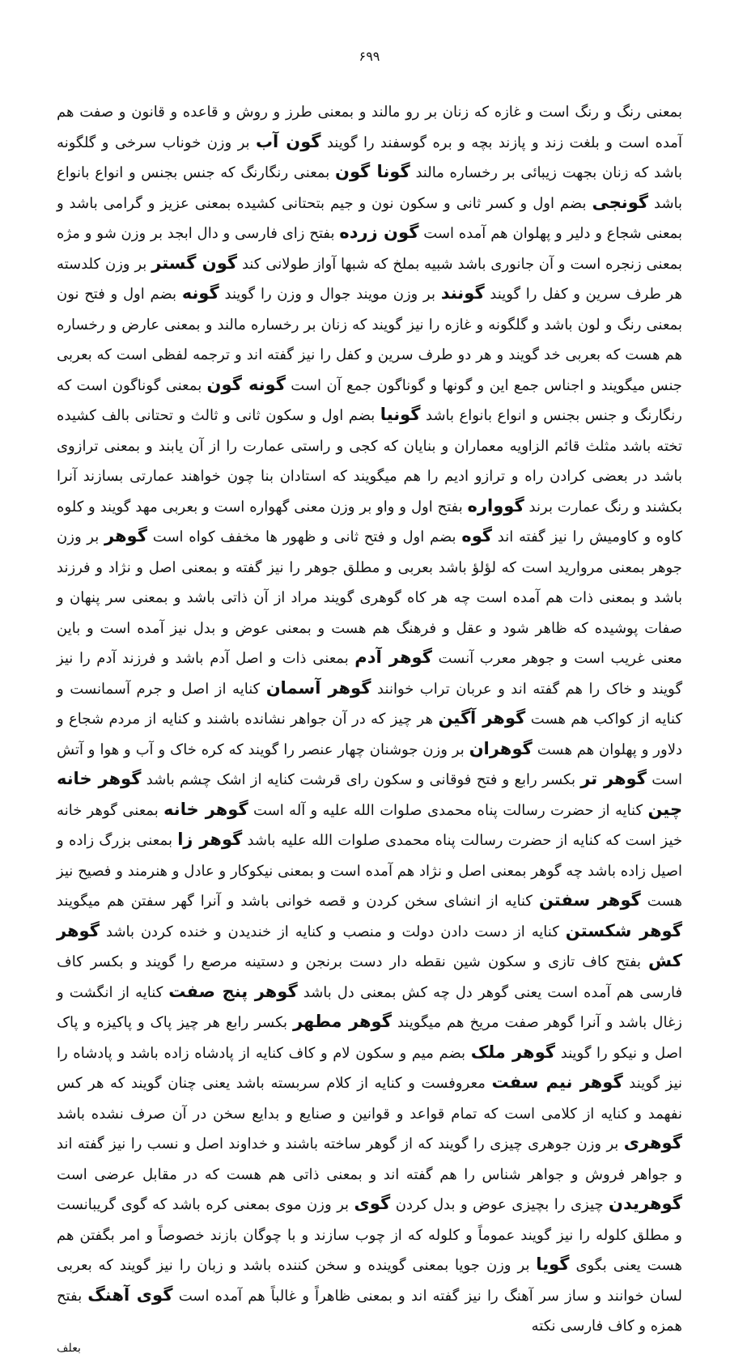۶۹۹
بمعنی رنگ و رنگ است و غازه که زنان بر رو مالند و بمعنی طرز و روش و قاعده و قانون و صفت هم آمده است و بلغت زند و پازند بچه و بره گوسفند را گویند گون آب بر وزن خوناب سرخی و گلگونه باشد که زنان بجهت زیبائی بر رخساره مالند گونا گون بمعنی رنگارنگ که جنس بجنس و انواع بانواع باشد گونجی بضم اول و کسر ثانی و سکون نون و جیم بتحتانی کشیده بمعنی عزیز و گرامی باشد و بمعنی شجاع و دلیر و پهلوان هم آمده است گون زرده بفتح زای فارسی و دال ابجد بر وزن شو و مژه بمعنی زنجره است و آن جانوری باشد شبیه بملخ که شبها آواز طولانی کند گون گستر بر وزن کلدسته هر طرف سرین و کفل را گویند گونند بر وزن مویند جوال و وزن را گویند گونه بضم اول و فتح نون بمعنی رنگ و لون باشد و گلگونه و غازه را نیز گویند که زنان بر رخساره مالند و بمعنی عارض و رخساره هم هست که بعربی خد گویند و هر دو طرف سرین و کفل را نیز گفته اند و ترجمه لفظی است که بعربی جنس میگویند و اجناس جمع این و گونها و گوناگون جمع آن است گونه گون بمعنی گوناگون است که رنگارنگ و جنس بجنس و انواع بانواع باشد گونیا بضم اول و سکون ثانی و ثالث و تحتانی بالف کشیده تخته باشد مثلث قائم الزاویه معماران و بنایان که کجی و راستی عمارت را از آن یابند و بمعنی ترازوی باشد در بعضی کرادن راه و ترازو ادیم را هم میگویند که استادان بنا چون خواهند عمارتی بسازند آنرا بکشند و رنگ عمارت برند گوواره بفتح اول و واو بر وزن معنی گهواره است و بعربی مهد گویند و کلوه کاوه و کاومیش را نیز گفته اند گوه بضم اول و فتح ثانی و ظهور ها مخفف کواه است گوهر بر وزن جوهر بمعنی مروارید است که لؤلؤ باشد بعربی و مطلق جوهر را نیز گفته و بمعنی اصل و نژاد و فرزند باشد و بمعنی ذات هم آمده است چه هر کاه گوهری گویند مراد از آن ذاتی باشد و بمعنی سر پنهان و صفات پوشیده که ظاهر شود و عقل و فرهنگ هم هست و بمعنی عوض و بدل نیز آمده است و باین معنی غریب است و جوهر معرب آنست گوهر آدم بمعنی ذات و اصل آدم باشد و فرزند آدم را نیز گویند و خاک را هم گفته اند و عربان تراب خوانند گوهر آسمان کنایه از اصل و جرم آسمانست و کنایه از کواکب هم هست گوهر آگین هر چیز که در آن جواهر نشانده باشند و کنایه از مردم شجاع و دلاور و پهلوان هم هست گوهران بر وزن جوشنان چهار عنصر را گویند که کره خاک و آب و هوا و آتش است گوهر تر بکسر رابع و فتح فوقانی و سکون رای قرشت کنایه از اشک چشم باشد گوهر خانه چین کنایه از حضرت رسالت پناه محمدی صلوات الله علیه و آله است گوهر خانه بمعنی گوهر خانه خیز است که کنایه از حضرت رسالت پناه محمدی صلوات الله علیه باشد گوهر زا بمعنی بزرگ زاده و اصیل زاده باشد چه گوهر بمعنی اصل و نژاد هم آمده است و بمعنی نیکوکار و عادل و هنرمند و فصیح نیز هست گوهر سفتن کنایه از انشای سخن کردن و قصه خوانی باشد و آنرا گهر سفتن هم میگویند گوهر شکستن کنایه از دست دادن دولت و منصب و کنایه از خندیدن و خنده کردن باشد گوهر کش بفتح کاف تازی و سکون شین نقطه دار دست برنجن و دستینه مرصع را گویند و بکسر کاف فارسی هم آمده است یعنی گوهر دل چه کش بمعنی دل باشد گوهر پنج صفت کنایه از انگشت و زغال باشد و آنرا گوهر صفت مریخ هم میگویند گوهر مطهر بکسر رابع هر چیز پاک و پاکیزه و پاک اصل و نیکو را گویند گوهر ملک بضم میم و سکون لام و کاف کنایه از پادشاه زاده باشد و پادشاه را نیز گویند گوهر نیم سفت معروفست و کنایه از کلام سربسته باشد یعنی چنان گویند که هر کس نفهمد و کنایه از کلامی است که تمام قواعد و قوانین و صنایع و بدایع سخن در آن صرف نشده باشد گوهری بر وزن جوهری چیزی را گویند که از گوهر ساخته باشند و خداوند اصل و نسب را نیز گفته اند و جواهر فروش و جواهر شناس را هم گفته اند و بمعنی ذاتی هم هست که در مقابل عرضی است گوهریدن چیزی را بچیزی عوض و بدل کردن گوی بر وزن موی بمعنی کره باشد که گوی گریبانست و مطلق کلوله را نیز گویند عموماً و کلوله که از چوب سازند و با چوگان بازند خصوصاً و امر بگفتن هم هست یعنی بگوی گویا بر وزن جویا بمعنی گوینده و سخن کننده باشد و زبان را نیز گویند که بعربی لسان خوانند و ساز سر آهنگ را نیز گفته اند و بمعنی ظاهراً و غالباً هم آمده است گوی آهنگ بفتح همزه و کاف فارسی نکته
بعلف